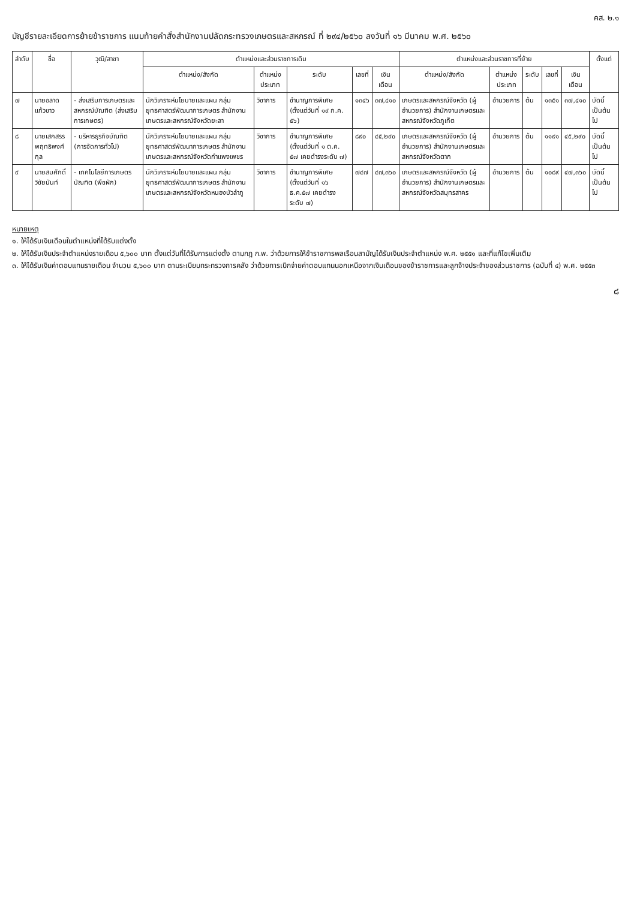คส. ๒.๑
บัญชีรายละเอียดการย้ายข้าราชการ แนบท้ายคำสั่งสำนักงานปลัดกระทรวงเกษตรและสหกรณ์ ที่ ๒๙๔/๒๕๖๐ ลงวันที่ ๑๖ มีนาคม พ.ศ. ๒๕๖๐
| ลำดับ | ชื่อ | วุฒิ/สาขา | ตำแหน่งและส่วนราชการเดิม | | | | | ตำแหน่งและส่วนราชการที่ย้าย | | | | | ตั้งแต่ |
| --- | --- | --- | --- | --- | --- | --- | --- | --- | --- | --- | --- | --- | --- |
| | | | ตำแหน่ง/สังกัด | ตำแหน่ง ประเภท | ระดับ | เลขที่ | เงินเดือน | ตำแหน่ง/สังกัด | ตำแหน่ง ประเภท | ระดับ | เลขที่ | เงินเดือน | |
| ๗ | นายอลาด แก้วขาว | - ส่งเสริมการเกษตรและสหกรณ์บัณฑิต (ส่งเสริมการเกษตร) | นักวิเคราะห์นโยบายและแผน กลุ่มยุทธศาสตร์พัฒนาการเกษตร สำนักงานเกษตรและสหกรณ์จังหวัดยะลา | วิชาการ | ชำนาญการพิเศษ (ตั้งแต่วันที่ ๑๙ ก.ค. ๕๖) | ๑๓๔๖ | ๓๗,๔๑๐ | เกษตรและสหกรณ์จังหวัด (ผู้อำนวยการ) สำนักงานเกษตรและสหกรณ์จังหวัดภูเก็ต | อำนวยการ | ต้น | ๑๓๕๑ | ๓๗,๔๑๐ | บัดนี้เป็นต้นไป |
| ๘ | นายเสกสรร พฤทธิพงศ์กุล | - บริหารธุรกิจบัณฑิต (การจัดการทั่วไป) | นักวิเคราะห์นโยบายและแผน กลุ่มยุทธศาสตร์พัฒนาการเกษตร สำนักงานเกษตรและสหกรณ์จังหวัดกำแพงเพชร | วิชาการ | ชำนาญการพิเศษ (ตั้งแต่วันที่ ๑ ต.ค. ๕๗ เคยดำรงระดับ ๗) | ๘๙๐ | ๔๕,๒๙๐ | เกษตรและสหกรณ์จังหวัด (ผู้อำนวยการ) สำนักงานเกษตรและสหกรณ์จังหวัดตาก | อำนวยการ | ต้น | ๑๑๙๑ | ๔๕,๒๙๐ | บัดนี้เป็นต้นไป |
| ๙ | นายสมศักดิ์ วิชัยนันท์ | - เทคโนโลยีการเกษตรบัณฑิต (พืชผัก) | นักวิเคราะห์นโยบายและแผน กลุ่มยุทธศาสตร์พัฒนาการเกษตร สำนักงานเกษตรและสหกรณ์จังหวัดหนองบัวลำภู | วิชาการ | ชำนาญการพิเศษ (ตั้งแต่วันที่ ๑๖ ธ.ค.๕๗ เคยดำรงระดับ ๗) | ๗๔๗ | ๔๗,๓๖๐ | เกษตรและสหกรณ์จังหวัด (ผู้อำนวยการ) สำนักงานเกษตรและสหกรณ์จังหวัดสมุทรสาคร | อำนวยการ | ต้น | ๑๐๘๙ | ๔๗,๓๖๐ | บัดนี้เป็นต้นไป |
หมายเหตุ
๑. ให้ได้รับเงินเดือนในตำแหน่งที่ได้รับแต่งตั้ง
๒. ให้ได้รับเงินประจำตำแหน่งรายเดือน ๕,๖๐๐ บาท ตั้งแต่วันที่ได้รับการแต่งตั้ง ตามกฎ ก.พ. ว่าด้วยการให้ข้าราชการพลเรือนสามัญได้รับเงินประจำตำแหน่ง พ.ศ. ๒๕๕๑ และที่แก้ไขเพิ่มเติม
๓. ให้ได้รับเงินค่าตอบแทนรายเดือน จำนวน ๕,๖๐๐ บาท ตามระเบียบกระทรวงการคลัง ว่าด้วยการเบิกจ่ายค่าตอบแทนนอกเหนือจากเงินเดือนของข้าราชการและลูกจ้างประจำของส่วนราชการ (ฉบับที่ ๔) พ.ศ. ๒๕๕๓
๘